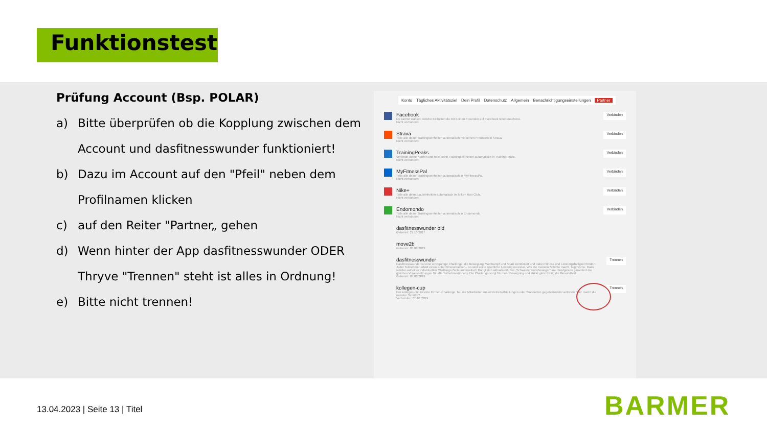Funktionstest
Prüfung Account (Bsp. POLAR)
a) Bitte überprüfen ob die Kopplung zwischen dem Account und dasfitnesswunder funktioniert!
b) Dazu im Account auf den "Pfeil" neben dem Profilnamen klicken
c) auf den Reiter "Partner„ gehen
d) Wenn hinter der App dasfitnesswunder ODER Thryve "Trennen" steht ist alles in Ordnung!
e) Bitte nicht trennen!
Konto Tägliches Aktivitätsziel Dein Profil Datenschutz Allgemein Benachrichtigungseinstellungen Partner
Facebook
Du kannst wählen, welche Einheiten du mit deinen Freunden auf Facebook teilen möchtest.
Nicht verbunden
Verbinden
Strava
Teile alle deine Trainingseinheiten automatisch mit deinen Freunden in Strava.
Nicht verbunden
Verbinden
TrainingPeaks
Verbinde deine Konten und teile deine Trainingseinheiten automatisch in TrainingPeaks.
Nicht verbunden
Verbinden
MyFitnessPal
Teile alle deine Trainingseinheiten automatisch in MyFitnessPal.
Nicht verbunden
Verbinden
Nike+
Teile alle deine Laufeinheiten automatisch im Nike+ Run Club.
Nicht verbunden
Verbinden
Endomondo
Teile alle deine Trainingseinheiten automatisch in Endomondo.
Nicht verbunden
Verbinden
dasfitnesswunder old
Getrennt: 27.10.2017
move2b
Getrennt: 05.08.2019
dasfitnesswunder
Dasfitnesswunder ist eine einzigartige Challenge, die Bewegung, Wettkampf und Spaß kombiniert und dabei Fitness und Leistungsfähigkeit fördert. Jeder Teilnehmer erhält einen Polar Fitnesstracker – so wird seine sportliche Leistung messbar. Wer die meisten Schritte macht, liegt vorne. Dazu werden auf einer individuellen Challenge-Seite automatisch Ranglisten aktualisiert. Der „Schweinehund-Besieger“ am Handgelenk garantiert die gleichen Voraussetzungen für alle Teilnehmer(innen). Die Challenge sorgt für mehr Bewegung und stärkt gleichzeitig die Gesundheit.
Getrennt: 05.08.2019
Trennen
kollegen-cup
Der kollegen-cup ist eine Firmen-Challenge, bei der Mitarbeiter aus einzelnen Abteilungen oder Standorten gegeneinander antreten. Wer macht die meisten Schritte?
Verbunden: 05.08.2019
Trennen
13.04.2023 | Seite 13 | Titel BARMER